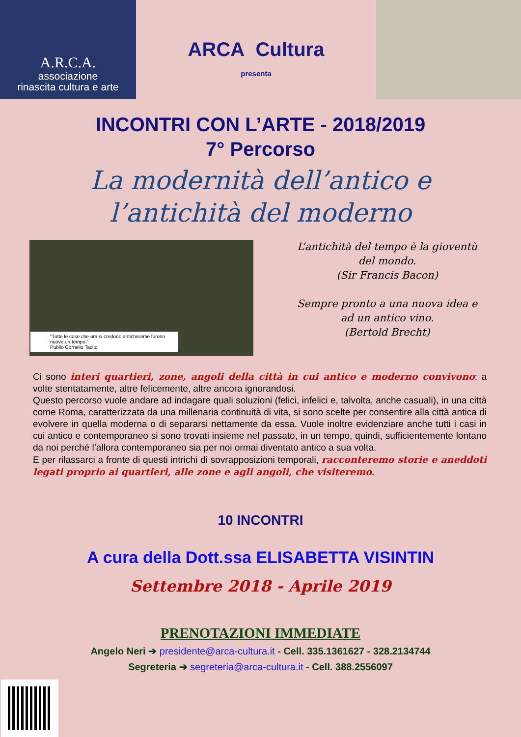A.R.C.A.
associazione
rinascita cultura e arte
ARCA Cultura
presenta
INCONTRI CON L’ARTE - 2018/2019
7° Percorso
La modernità dell’antico e
l’antichità del moderno
“Tutte le cose che ora si credono antichissime furono nuove un tempo.”
Publio Cornelio Tacito
L’antichità del tempo è la gioventù
del mondo.
(Sir Francis Bacon)
Sempre pronto a una nuova idea e
ad un antico vino.
(Bertold Brecht)
Ci sono interi quartieri, zone, angoli della città in cui antico e moderno convivono: a volte stentatamente, altre felicemente, altre ancora ignorandosi.
Questo percorso vuole andare ad indagare quali soluzioni (felici, infelici e, talvolta, anche casuali), in una città come Roma, caratterizzata da una millenaria continuità di vita, si sono scelte per consentire alla città antica di evolvere in quella moderna o di separarsi nettamente da essa. Vuole inoltre evidenziare anche tutti i casi in cui antico e contemporaneo si sono trovati insieme nel passato, in un tempo, quindi, sufficientemente lontano da noi perché l’allora contemporaneo sia per noi ormai diventato antico a sua volta.
E per rilassarci a fronte di questi intrichi di sovrapposizioni temporali, racconteremo storie e aneddoti legati proprio ai quartieri, alle zone e agli angoli, che visiteremo.
10 INCONTRI
A cura della Dott.ssa ELISABETTA VISINTIN
Settembre 2018 - Aprile 2019
PRENOTAZIONI IMMEDIATE
Angelo Neri ➔ presidente@arca-cultura.it - Cell. 335.1361627 - 328.2134744
Segreteria ➔ segreteria@arca-cultura.it - Cell. 388.2556097